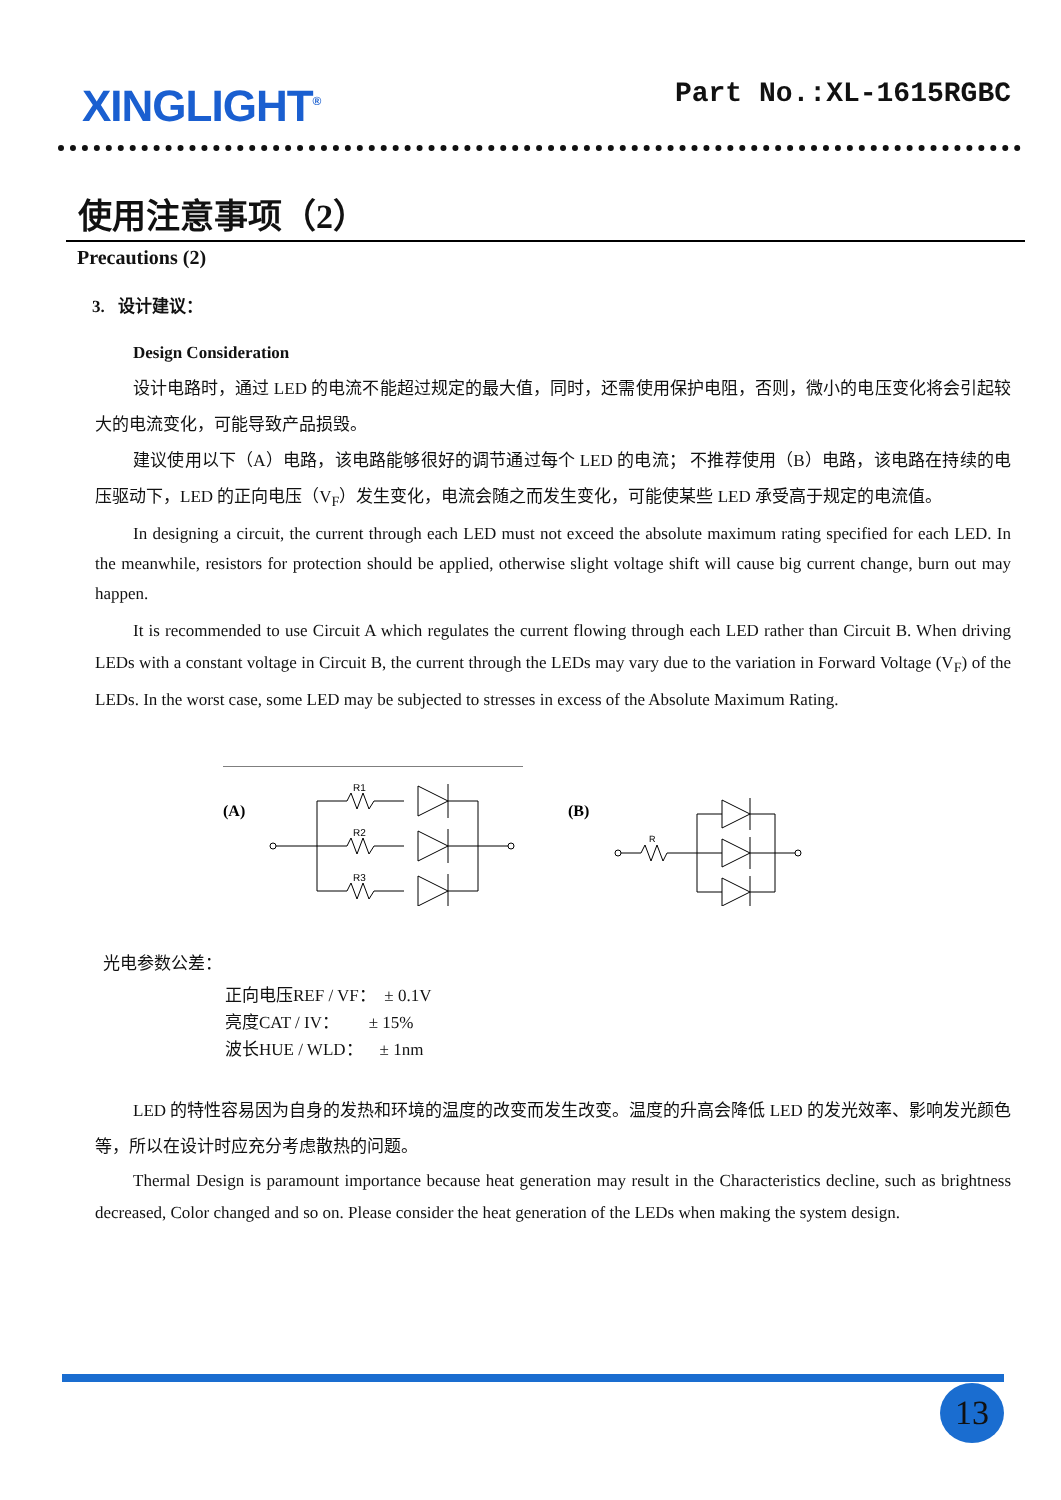XINGLIGHT<sup>®</sup>
Part No.:XL-1615RGBC
使用注意事项（2）
Precautions (2)
3. 设计建议：
Design Consideration
设计电路时，通过 LED 的电流不能超过规定的最大值，同时，还需使用保护电阻，否则，微小的电压变化将会引起较大的电流变化，可能导致产品损毁。
建议使用以下（A）电路，该电路能够很好的调节通过每个 LED 的电流； 不推荐使用（B）电路，该电路在持续的电压驱动下，LED 的正向电压（V<sub>F</sub>）发生变化，电流会随之而发生变化，可能使某些 LED 承受高于规定的电流值。
In designing a circuit, the current through each LED must not exceed the absolute maximum rating specified for each LED. In the meanwhile, resistors for protection should be applied, otherwise slight voltage shift will cause big current change, burn out may happen.
It is recommended to use Circuit A which regulates the current flowing through each LED rather than Circuit B. When driving LEDs with a constant voltage in Circuit B, the current through the LEDs may vary due to the variation in Forward Voltage (V<sub>F</sub>) of the LEDs. In the worst case, some LED may be subjected to stresses in excess of the Absolute Maximum Rating.
(A)
R1
R2
R3
(B)
R
光电参数公差：
正向电压REF / VF： ± 0.1V
亮度CAT / IV： ± 15%
波长HUE / WLD： ± 1nm
LED 的特性容易因为自身的发热和环境的温度的改变而发生改变。温度的升高会降低 LED 的发光效率、影响发光颜色等，所以在设计时应充分考虑散热的问题。
Thermal Design is paramount importance because heat generation may result in the Characteristics decline, such as brightness decreased, Color changed and so on. Please consider the heat generation of the LEDs when making the system design.
13